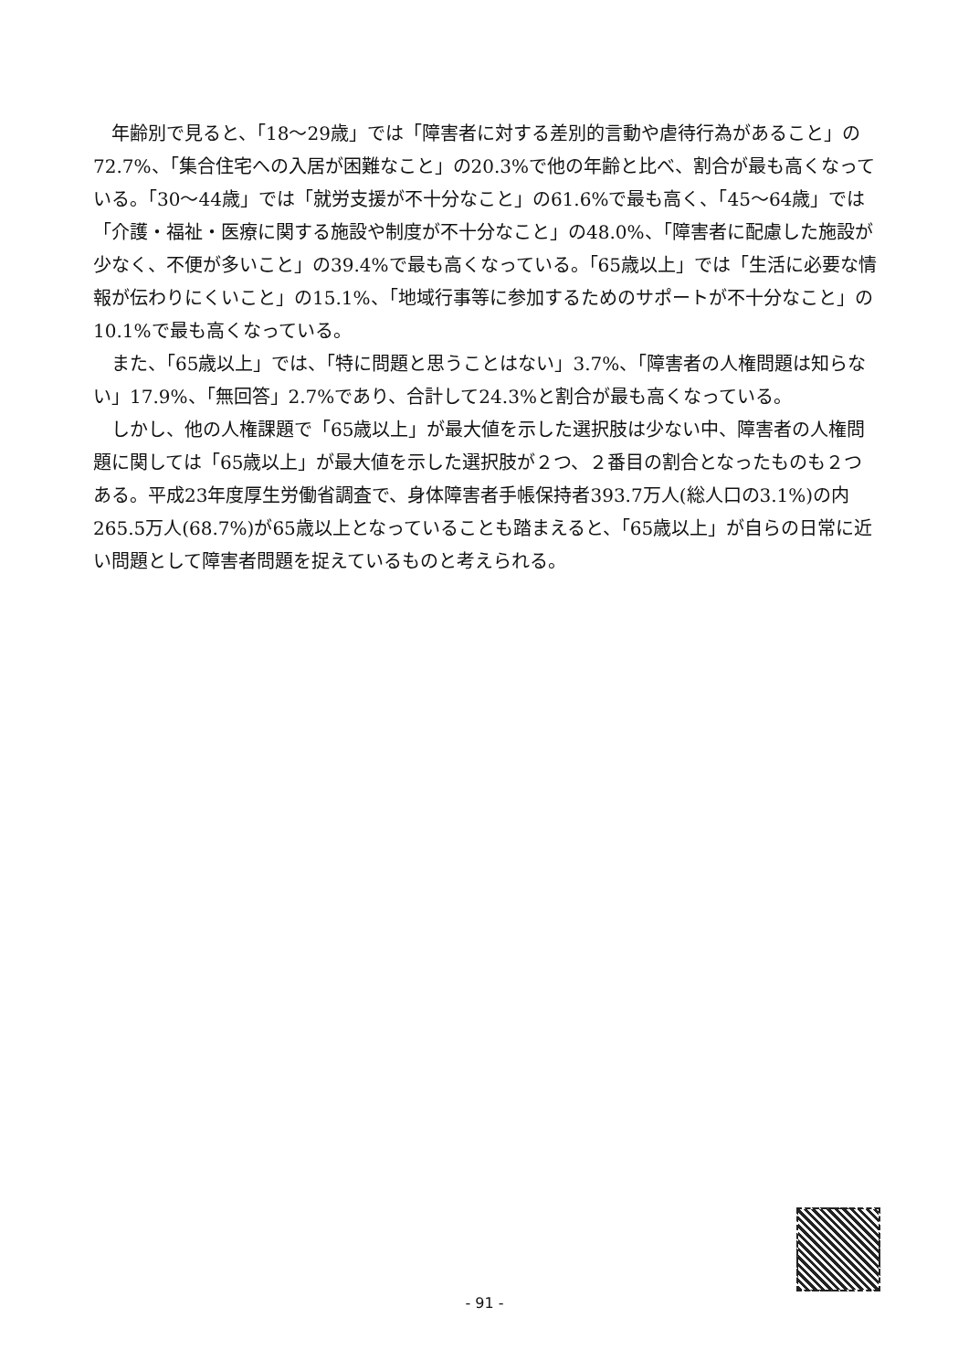年齢別で見ると、「18～29歳」では「障害者に対する差別的言動や虐待行為があること」の72.7%、「集合住宅への入居が困難なこと」の20.3%で他の年齢と比べ、割合が最も高くなっている。「30～44歳」では「就労支援が不十分なこと」の61.6%で最も高く、「45～64歳」では「介護・福祉・医療に関する施設や制度が不十分なこと」の48.0%、「障害者に配慮した施設が少なく、不便が多いこと」の39.4%で最も高くなっている。「65歳以上」では「生活に必要な情報が伝わりにくいこと」の15.1%、「地域行事等に参加するためのサポートが不十分なこと」の10.1%で最も高くなっている。
また、「65歳以上」では、「特に問題と思うことはない」3.7%、「障害者の人権問題は知らない」17.9%、「無回答」2.7%であり、合計して24.3%と割合が最も高くなっている。
しかし、他の人権課題で「65歳以上」が最大値を示した選択肢は少ない中、障害者の人権問題に関しては「65歳以上」が最大値を示した選択肢が２つ、２番目の割合となったものも２つある。平成23年度厚生労働省調査で、身体障害者手帳保持者393.7万人(総人口の3.1%)の内265.5万人(68.7%)が65歳以上となっていることも踏まえると、「65歳以上」が自らの日常に近い問題として障害者問題を捉えているものと考えられる。
- 91 -